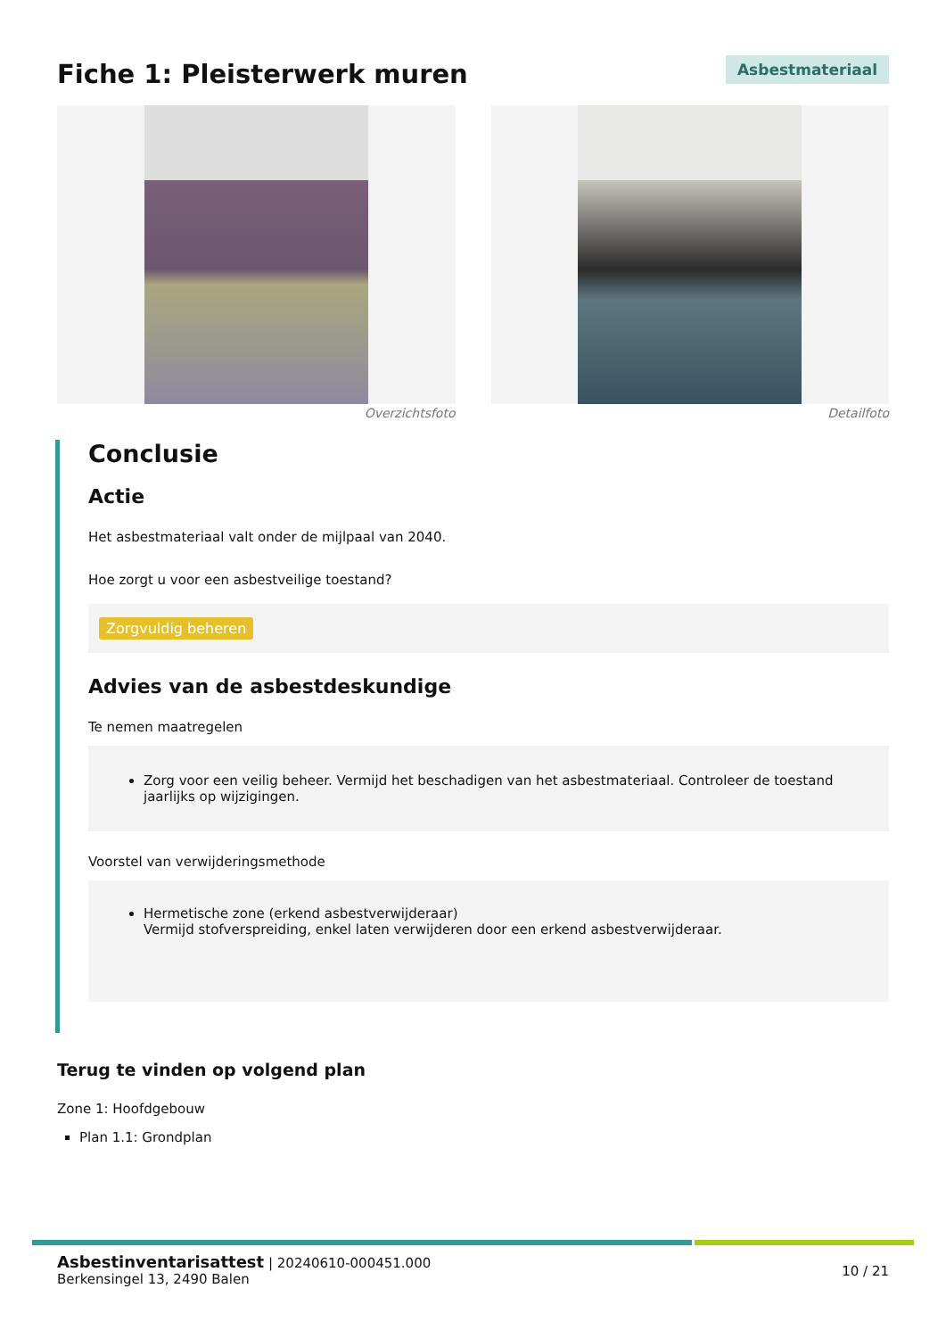Fiche 1: Pleisterwerk muren
Asbestmateriaal
Overzichtsfoto Detailfoto
Conclusie
Actie
Het asbestmateriaal valt onder de mijlpaal van 2040.
Hoe zorgt u voor een asbestveilige toestand?
Zorgvuldig beheren
Advies van de asbestdeskundige
Te nemen maatregelen
Zorg voor een veilig beheer. Vermijd het beschadigen van het asbestmateriaal. Controleer de toestand jaarlijks op wijzigingen.
Voorstel van verwijderingsmethode
Hermetische zone (erkend asbestverwijderaar)
Vermijd stofverspreiding, enkel laten verwijderen door een erkend asbestverwijderaar.
Terug te vinden op volgend plan
Zone 1: Hoofdgebouw
Plan 1.1: Grondplan
Asbestinventarisattest | 20240610-000451.000
Berkensingel 13, 2490 Balen
10 / 21